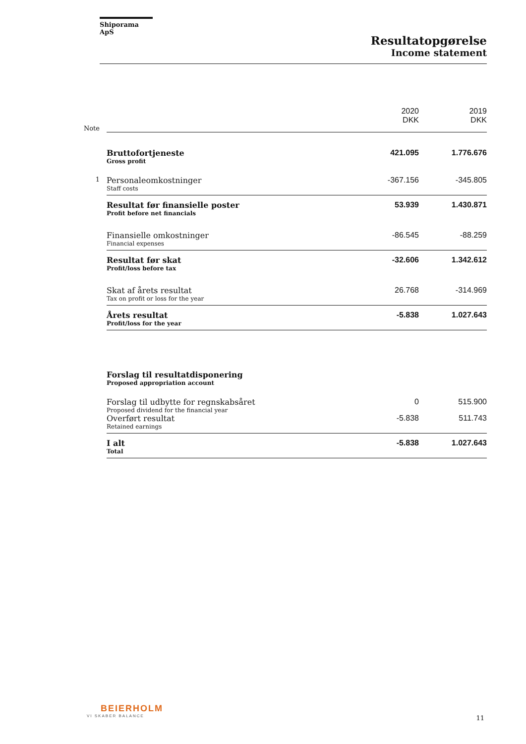Shiporama ApS
Resultatopgørelse
Income statement
| Note | | 2020 DKK | 2019 DKK |
| | Bruttofortjeneste Gross profit | 421.095 | 1.776.676 |
| 1 | Personaleomkostninger Staff costs | -367.156 | -345.805 |
| | Resultat før finansielle poster Profit before net financials | 53.939 | 1.430.871 |
| | Finansielle omkostninger Financial expenses | -86.545 | -88.259 |
| | Resultat før skat Profit/loss before tax | -32.606 | 1.342.612 |
| | Skat af årets resultat Tax on profit or loss for the year | 26.768 | -314.969 |
| | Årets resultat Profit/loss for the year | -5.838 | 1.027.643 |
| | Forslag til resultatdisponering Proposed appropriation account | | |
| | Forslag til udbytte for regnskabsåret Proposed dividend for the financial year | 0 | 515.900 |
| | Overført resultat Retained earnings | -5.838 | 511.743 |
| | I alt Total | -5.838 | 1.027.643 |
BEIERHOLM
VI SKABER BALANCE
11